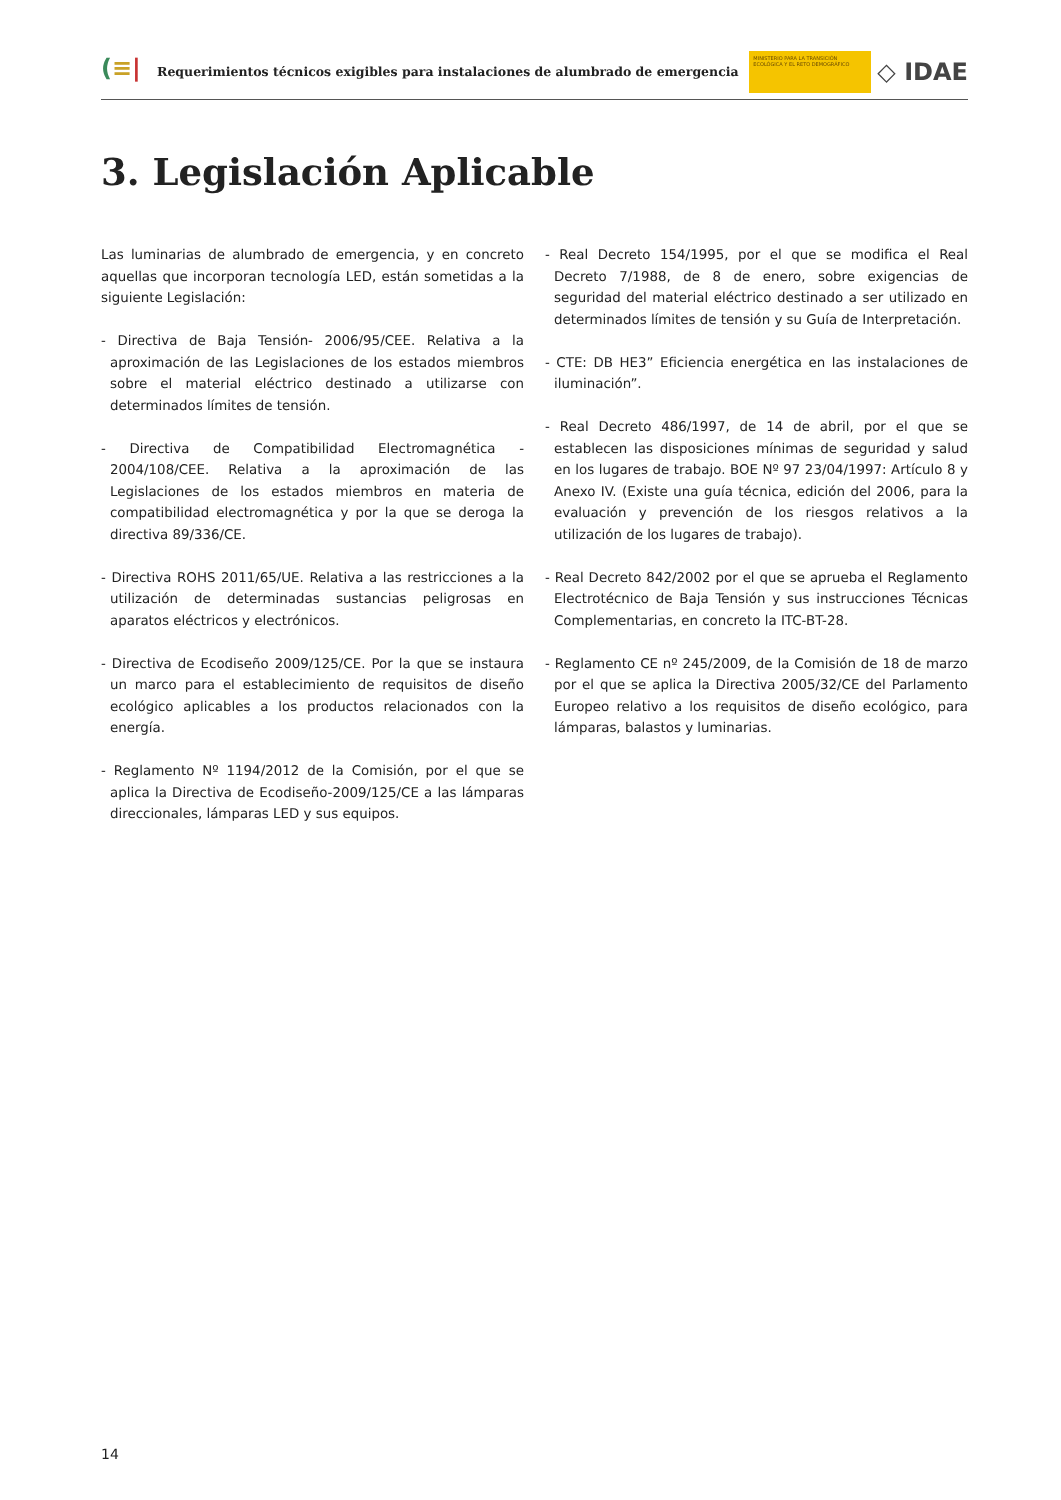(≡|
Requerimientos técnicos exigibles para instalaciones de alumbrado de emergencia
MINISTERIO PARA LA TRANSICIÓN ECOLÓGICA Y EL RETO DEMOGRÁFICO
◇ IDAE
3. Legislación Aplicable
Las luminarias de alumbrado de emergencia, y en concreto aquellas que incorporan tecnología LED, están sometidas a la siguiente Legislación:
- Directiva de Baja Tensión- 2006/95/CEE. Relativa a la aproximación de las Legislaciones de los estados miembros sobre el material eléctrico destinado a utilizarse con determinados límites de tensión.
- Directiva de Compatibilidad Electromagnética - 2004/108/CEE. Relativa a la aproximación de las Legislaciones de los estados miembros en materia de compatibilidad electromagnética y por la que se deroga la directiva 89/336/CE.
- Directiva ROHS 2011/65/UE. Relativa a las restricciones a la utilización de determinadas sustancias peligrosas en aparatos eléctricos y electrónicos.
- Directiva de Ecodiseño 2009/125/CE. Por la que se instaura un marco para el establecimiento de requisitos de diseño ecológico aplicables a los productos relacionados con la energía.
- Reglamento Nº 1194/2012 de la Comisión, por el que se aplica la Directiva de Ecodiseño-2009/125/CE a las lámparas direccionales, lámparas LED y sus equipos.
- Real Decreto 154/1995, por el que se modifica el Real Decreto 7/1988, de 8 de enero, sobre exigencias de seguridad del material eléctrico destinado a ser utilizado en determinados límites de tensión y su Guía de Interpretación.
- CTE: DB HE3” Eficiencia energética en las instalaciones de iluminación”.
- Real Decreto 486/1997, de 14 de abril, por el que se establecen las disposiciones mínimas de seguridad y salud en los lugares de trabajo. BOE Nº 97 23/04/1997: Artículo 8 y Anexo IV. (Existe una guía técnica, edición del 2006, para la evaluación y prevención de los riesgos relativos a la utilización de los lugares de trabajo).
- Real Decreto 842/2002 por el que se aprueba el Reglamento Electrotécnico de Baja Tensión y sus instrucciones Técnicas Complementarias, en concreto la ITC-BT-28.
- Reglamento CE nº 245/2009, de la Comisión de 18 de marzo por el que se aplica la Directiva 2005/32/CE del Parlamento Europeo relativo a los requisitos de diseño ecológico, para lámparas, balastos y luminarias.
14